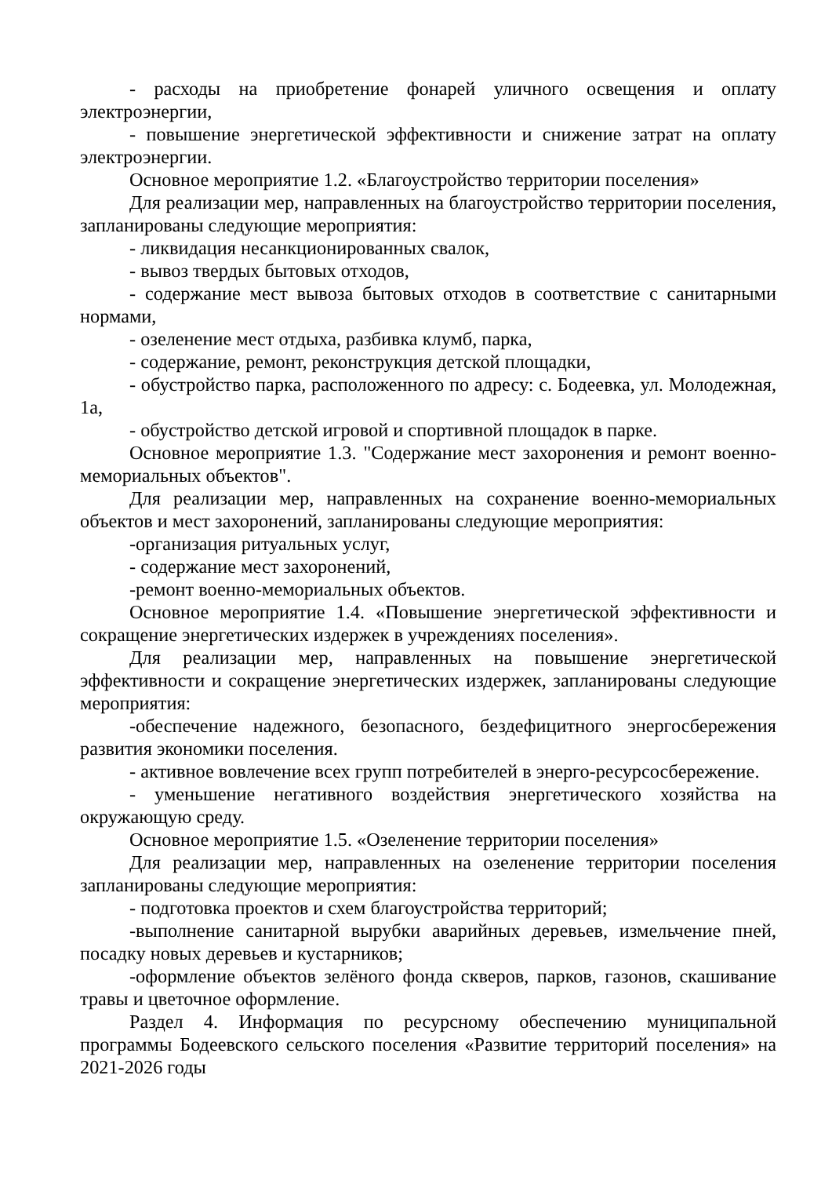- расходы на приобретение фонарей уличного освещения и оплату электроэнергии,
- повышение энергетической эффективности и снижение затрат на оплату электроэнергии.
Основное мероприятие 1.2. «Благоустройство территории поселения»
Для реализации мер, направленных на благоустройство территории поселения, запланированы следующие мероприятия:
- ликвидация несанкционированных свалок,
- вывоз твердых бытовых отходов,
- содержание мест вывоза бытовых отходов в соответствие с санитарными нормами,
- озеленение мест отдыха, разбивка клумб, парка,
- содержание, ремонт, реконструкция детской площадки,
- обустройство парка, расположенного по адресу: с. Бодеевка, ул. Молодежная, 1а,
- обустройство детской игровой и спортивной площадок в парке.
Основное мероприятие 1.3. "Содержание мест захоронения и ремонт военно-мемориальных объектов".
Для реализации мер, направленных на сохранение военно-мемориальных объектов и мест захоронений, запланированы следующие мероприятия:
-организация ритуальных услуг,
- содержание мест захоронений,
-ремонт военно-мемориальных объектов.
Основное мероприятие 1.4. «Повышение энергетической эффективности и сокращение энергетических издержек в учреждениях поселения».
Для реализации мер, направленных на повышение энергетической эффективности и сокращение энергетических издержек, запланированы следующие мероприятия:
-обеспечение надежного, безопасного, бездефицитного энергосбережения развития экономики поселения.
- активное вовлечение всех групп потребителей в энерго-ресурсосбережение.
- уменьшение негативного воздействия энергетического хозяйства на окружающую среду.
Основное мероприятие 1.5. «Озеленение территории поселения»
Для реализации мер, направленных на озеленение территории поселения запланированы следующие мероприятия:
- подготовка проектов и схем благоустройства территорий;
-выполнение санитарной вырубки аварийных деревьев, измельчение пней, посадку новых деревьев и кустарников;
-оформление объектов зелёного фонда скверов, парков, газонов, скашивание травы и цветочное оформление.
Раздел 4. Информация по ресурсному обеспечению муниципальной программы Бодеевского сельского поселения «Развитие территорий поселения» на 2021-2026 годы